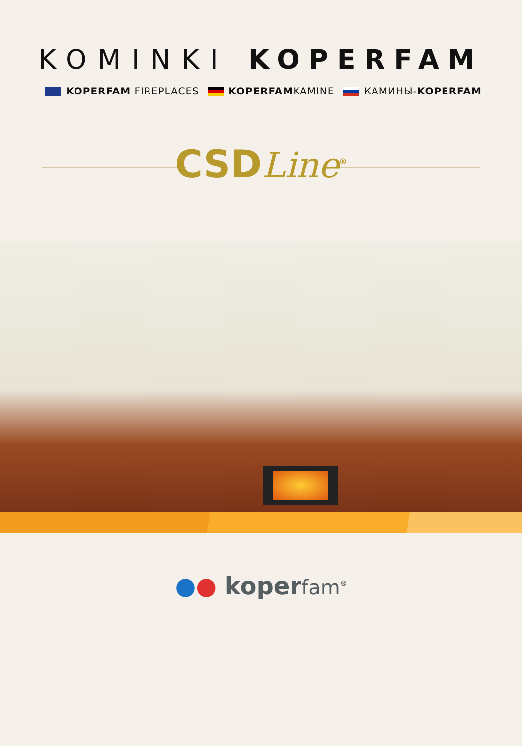KOMINKI KOPERFAM
KOPERFAM FIREPLACES KOPERFAMKAMINE КАМИНЫ-KOPERFAM
CSDLine<sup>®</sup>
●● koperfam<sup>®</sup>